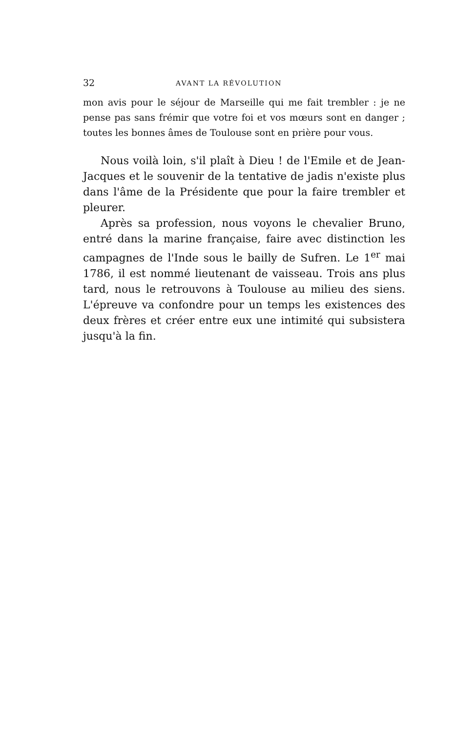32 AVANT LA RÉVOLUTION
mon avis pour le séjour de Marseille qui me fait trembler : je ne pense pas sans frémir que votre foi et vos mœurs sont en danger ; toutes les bonnes âmes de Toulouse sont en prière pour vous.
Nous voilà loin, s'il plaît à Dieu ! de l'Emile et de Jean-Jacques et le souvenir de la tentative de jadis n'existe plus dans l'âme de la Présidente que pour la faire trembler et pleurer.
Après sa profession, nous voyons le chevalier Bruno, entré dans la marine française, faire avec distinction les campagnes de l'Inde sous le bailly de Sufren. Le 1<sup>er</sup> mai 1786, il est nommé lieutenant de vaisseau. Trois ans plus tard, nous le retrouvons à Toulouse au milieu des siens. L'épreuve va confondre pour un temps les existences des deux frères et créer entre eux une intimité qui subsistera jusqu'à la fin.